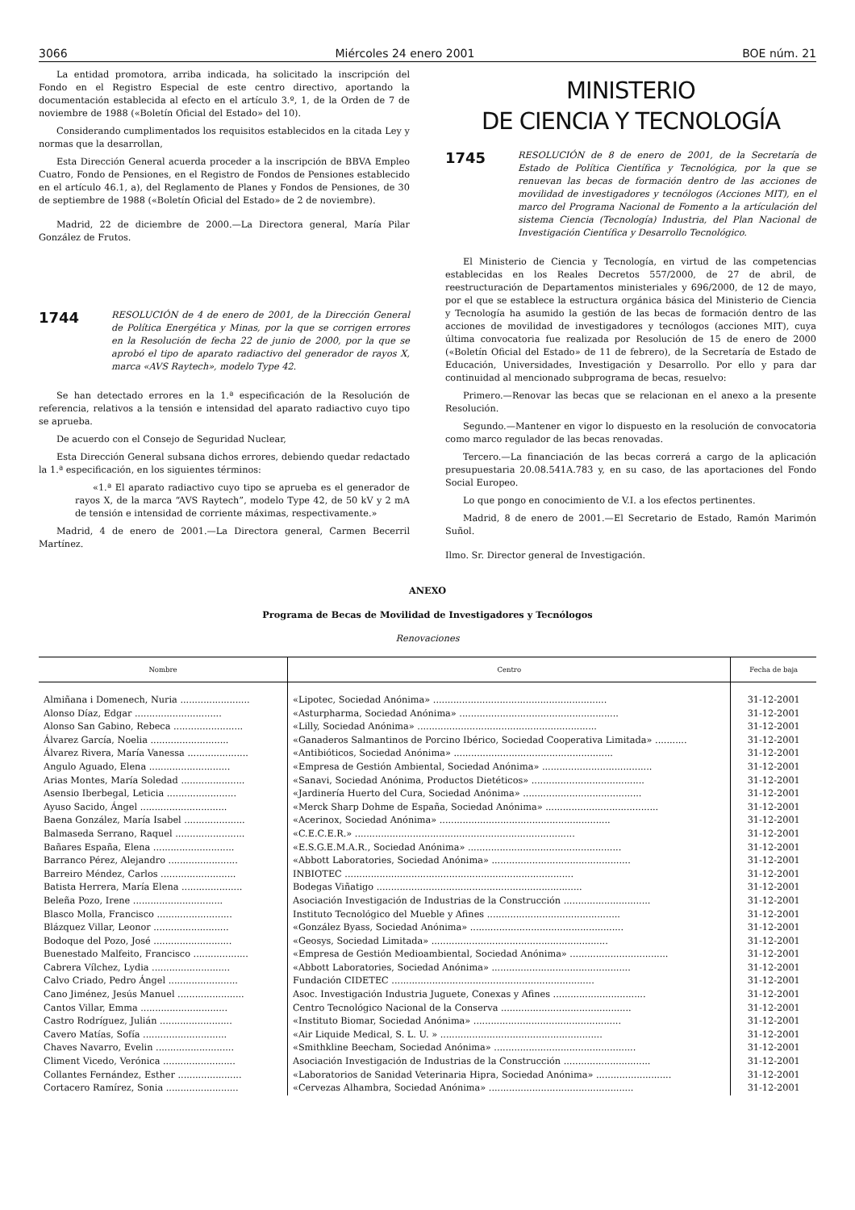3066 Miércoles 24 enero 2001 BOE núm. 21
La entidad promotora, arriba indicada, ha solicitado la inscripción del Fondo en el Registro Especial de este centro directivo, aportando la documentación establecida al efecto en el artículo 3.º, 1, de la Orden de 7 de noviembre de 1988 («Boletín Oficial del Estado» del 10).
Considerando cumplimentados los requisitos establecidos en la citada Ley y normas que la desarrollan,
Esta Dirección General acuerda proceder a la inscripción de BBVA Empleo Cuatro, Fondo de Pensiones, en el Registro de Fondos de Pensiones establecido en el artículo 46.1, a), del Reglamento de Planes y Fondos de Pensiones, de 30 de septiembre de 1988 («Boletín Oficial del Estado» de 2 de noviembre).
Madrid, 22 de diciembre de 2000.—La Directora general, María Pilar González de Frutos.
1744
RESOLUCIÓN de 4 de enero de 2001, de la Dirección General de Política Energética y Minas, por la que se corrigen errores en la Resolución de fecha 22 de junio de 2000, por la que se aprobó el tipo de aparato radiactivo del generador de rayos X, marca «AVS Raytech», modelo Type 42.
Se han detectado errores en la 1.ª especificación de la Resolución de referencia, relativos a la tensión e intensidad del aparato radiactivo cuyo tipo se aprueba.
De acuerdo con el Consejo de Seguridad Nuclear,
Esta Dirección General subsana dichos errores, debiendo quedar redactado la 1.ª especificación, en los siguientes términos:
«1.ª El aparato radiactivo cuyo tipo se aprueba es el generador de rayos X, de la marca “AVS Raytech”, modelo Type 42, de 50 kV y 2 mA de tensión e intensidad de corriente máximas, respectivamente.»
Madrid, 4 de enero de 2001.—La Directora general, Carmen Becerril Martínez.
MINISTERIO
DE CIENCIA Y TECNOLOGÍA
1745
RESOLUCIÓN de 8 de enero de 2001, de la Secretaría de Estado de Política Científica y Tecnológica, por la que se renuevan las becas de formación dentro de las acciones de movilidad de investigadores y tecnólogos (Acciones MIT), en el marco del Programa Nacional de Fomento a la artículación del sistema Ciencia (Tecnología) Industria, del Plan Nacional de Investigación Científica y Desarrollo Tecnológico.
El Ministerio de Ciencia y Tecnología, en virtud de las competencias establecidas en los Reales Decretos 557/2000, de 27 de abril, de reestructuración de Departamentos ministeriales y 696/2000, de 12 de mayo, por el que se establece la estructura orgánica básica del Ministerio de Ciencia y Tecnología ha asumido la gestión de las becas de formación dentro de las acciones de movilidad de investigadores y tecnólogos (acciones MIT), cuya última convocatoria fue realizada por Resolución de 15 de enero de 2000 («Boletín Oficial del Estado» de 11 de febrero), de la Secretaría de Estado de Educación, Universidades, Investigación y Desarrollo. Por ello y para dar continuidad al mencionado subprograma de becas, resuelvo:
Primero.—Renovar las becas que se relacionan en el anexo a la presente Resolución.
Segundo.—Mantener en vigor lo dispuesto en la resolución de convocatoria como marco regulador de las becas renovadas.
Tercero.—La financiación de las becas correrá a cargo de la aplicación presupuestaria 20.08.541A.783 y, en su caso, de las aportaciones del Fondo Social Europeo.
Lo que pongo en conocimiento de V.I. a los efectos pertinentes.
Madrid, 8 de enero de 2001.—El Secretario de Estado, Ramón Marimón Suñol.
Ilmo. Sr. Director general de Investigación.
ANEXO
Programa de Becas de Movilidad de Investigadores y Tecnólogos
Renovaciones
| Nombre | Centro | Fecha de baja |
| --- | --- | --- |
| Almiñana i Domenech, Nuria ........................ | «Lipotec, Sociedad Anónima» ............................................................ | 31-12-2001 |
| Alonso Díaz, Edgar .............................. | «Asturpharma, Sociedad Anónima» ....................................................... | 31-12-2001 |
| Alonso San Gabino, Rebeca ........................ | «Lilly, Sociedad Anónima» .............................................................. | 31-12-2001 |
| Álvarez García, Noelia ........................... | «Ganaderos Salmantinos de Porcino Ibérico, Sociedad Cooperativa Limitada» ........... | 31-12-2001 |
| Álvarez Rivera, María Vanessa ..................... | «Antibióticos, Sociedad Anónima» ....................................................... | 31-12-2001 |
| Angulo Aguado, Elena ............................ | «Empresa de Gestión Ambiental, Sociedad Anónima» ...................................... | 31-12-2001 |
| Arias Montes, María Soledad ...................... | «Sanavi, Sociedad Anónima, Productos Dietéticos» ....................................... | 31-12-2001 |
| Asensio Iberbegal, Leticia ........................ | «Jardinería Huerto del Cura, Sociedad Anónima» ......................................... | 31-12-2001 |
| Ayuso Sacido, Ángel .............................. | «Merck Sharp Dohme de España, Sociedad Anónima» ....................................... | 31-12-2001 |
| Baena González, María Isabel ..................... | «Acerinox, Sociedad Anónima» ........................................................... | 31-12-2001 |
| Balmaseda Serrano, Raquel ........................ | «C.E.C.E.R.» ............................................................................ | 31-12-2001 |
| Bañares España, Elena ............................ | «E.S.G.E.M.A.R., Sociedad Anónima» ..................................................... | 31-12-2001 |
| Barranco Pérez, Alejandro ........................ | «Abbott Laboratories, Sociedad Anónima» ................................................ | 31-12-2001 |
| Barreiro Méndez, Carlos .......................... | INBIOTEC ............................................................................... | 31-12-2001 |
| Batista Herrera, María Elena ..................... | Bodegas Viñatigo ....................................................................... | 31-12-2001 |
| Beleña Pozo, Irene ............................... | Asociación Investigación de Industrias de la Construcción .............................. | 31-12-2001 |
| Blasco Molla, Francisco .......................... | Instituto Tecnológico del Mueble y Afines .............................................. | 31-12-2001 |
| Blázquez Villar, Leonor .......................... | «González Byass, Sociedad Anónima» ..................................................... | 31-12-2001 |
| Bodoque del Pozo, José ........................... | «Geosys, Sociedad Limitada» ............................................................. | 31-12-2001 |
| Buenestado Malfeito, Francisco ................... | «Empresa de Gestión Medioambiental, Sociedad Anónima» .................................. | 31-12-2001 |
| Cabrera Vílchez, Lydia ........................... | «Abbott Laboratories, Sociedad Anónima» ................................................ | 31-12-2001 |
| Calvo Criado, Pedro Ángel ........................ | Fundación CIDETEC ...................................................................... | 31-12-2001 |
| Cano Jiménez, Jesús Manuel ....................... | Asoc. Investigación Industria Juguete, Conexas y Afines ................................ | 31-12-2001 |
| Cantos Villar, Emma .............................. | Centro Tecnológico Nacional de la Conserva ............................................. | 31-12-2001 |
| Castro Rodríguez, Julián ......................... | «Instituto Biomar, Sociedad Anónima» ................................................... | 31-12-2001 |
| Cavero Matías, Sofía ............................. | «Air Liquide Medical, S. L. U. » ........................................................ | 31-12-2001 |
| Chaves Navarro, Evelin ........................... | «Smithkline Beecham, Sociedad Anónima» ................................................. | 31-12-2001 |
| Climent Vicedo, Verónica ......................... | Asociación Investigación de Industrias de la Construcción .............................. | 31-12-2001 |
| Collantes Fernández, Esther ...................... | «Laboratorios de Sanidad Veterinaria Hipra, Sociedad Anónima» .......................... | 31-12-2001 |
| Cortacero Ramírez, Sonia ......................... | «Cervezas Alhambra, Sociedad Anónima» .................................................. | 31-12-2001 |